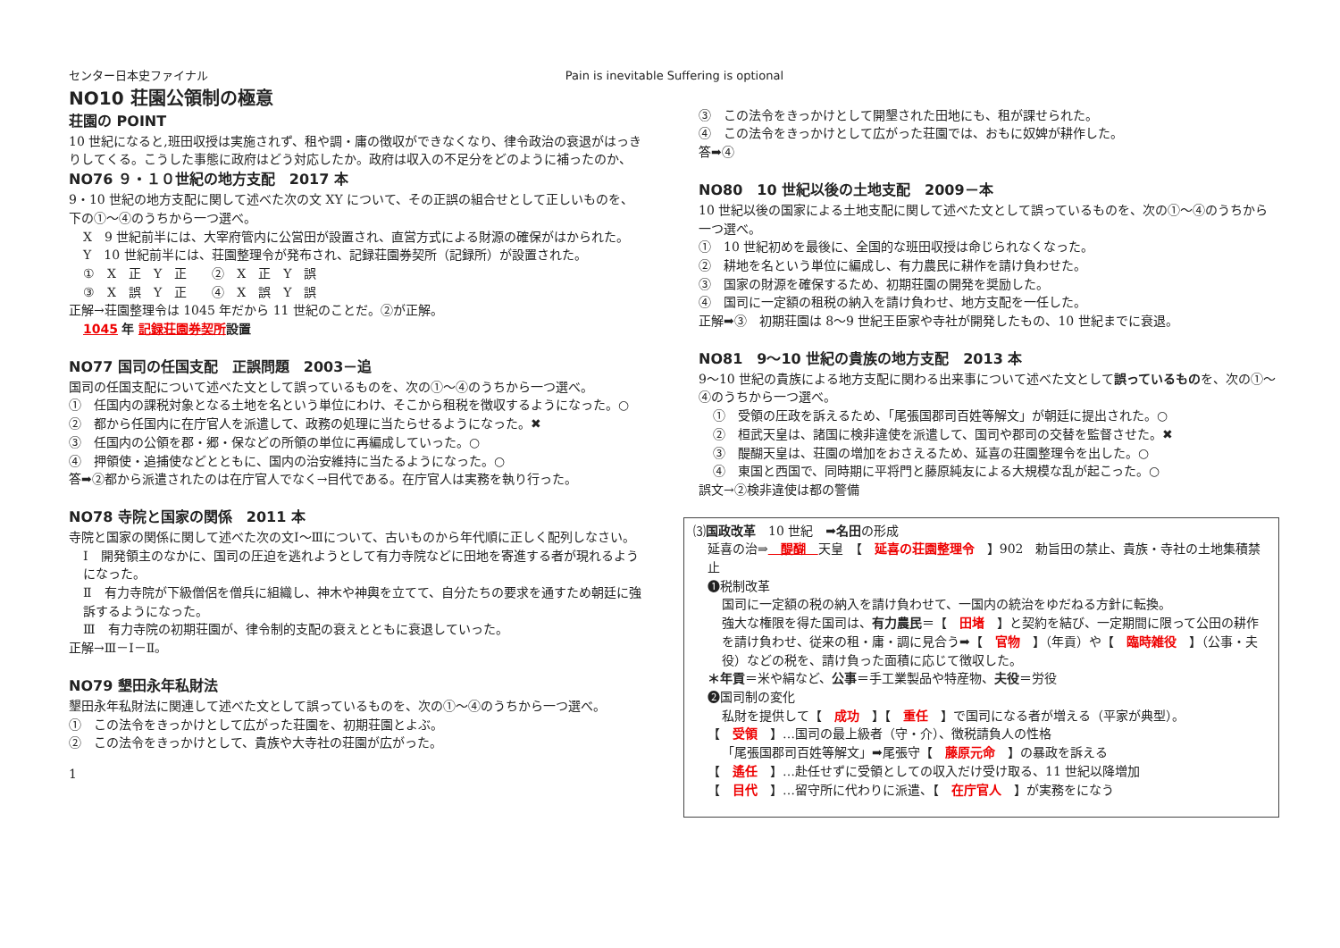センター日本史ファイナル Pain is inevitable Suffering is optional
NO10 荘園公領制の極意
荘園の POINT
10 世紀になると,班田収授は実施されず、租や調・庸の徴収ができなくなり、律令政治の衰退がはっきりしてくる。こうした事態に政府はどう対応したか。政府は収入の不足分をどのように補ったのか、
NO76 ９・１０世紀の地方支配　2017 本
9・10 世紀の地方支配に関して述べた次の文 XY について、その正誤の組合せとして正しいものを、下の①〜④のうちから一つ選べ。
X　9 世紀前半には、大宰府管内に公営田が設置され、直営方式による財源の確保がはかられた。
Y　10 世紀前半には、荘園整理令が発布され、記録荘園券契所（記録所）が設置された。
①　X　正　Y　正　　②　X　正　Y　誤
③　X　誤　Y　正　　④　X　誤　Y　誤
正解→荘園整理令は 1045 年だから 11 世紀のことだ。②が正解。
1045 年 記録荘園券契所 設置
NO77 国司の任国支配　正誤問題　2003－追
国司の任国支配について述べた文として誤っているものを、次の①〜④のうちから一つ選べ。
①　任国内の課税対象となる土地を名という単位にわけ、そこから租税を徴収するようになった。○
②　都から任国内に在庁官人を派遣して、政務の処理に当たらせるようになった。✖
③　任国内の公領を郡・郷・保などの所領の単位に再編成していった。○
④　押領使・追捕使などとともに、国内の治安維持に当たるようになった。○
答➡②都から派遣されたのは在庁官人でなく→目代である。在庁官人は実務を執り行った。
NO78 寺院と国家の関係　2011 本
寺院と国家の関係に関して述べた次の文Ⅰ〜Ⅲについて、古いものから年代順に正しく配列しなさい。
Ⅰ　開発領主のなかに、国司の圧迫を逃れようとして有力寺院などに田地を寄進する者が現れるようになった。
Ⅱ　有力寺院が下級僧侶を僧兵に組織し、神木や神輿を立てて、自分たちの要求を通すため朝廷に強訴するようになった。
Ⅲ　有力寺院の初期荘園が、律令制的支配の衰えとともに衰退していった。
正解→Ⅲ－Ⅰ－Ⅱ。
NO79 墾田永年私財法
墾田永年私財法に関連して述べた文として誤っているものを、次の①〜④のうちから一つ選べ。
①　この法令をきっかけとして広がった荘園を、初期荘園とよぶ。
②　この法令をきっかけとして、貴族や大寺社の荘園が広がった。
1
③　この法令をきっかけとして開墾された田地にも、租が課せられた。
④　この法令をきっかけとして広がった荘園では、おもに奴婢が耕作した。
答➡④
NO80　10 世紀以後の土地支配　2009－本
10 世紀以後の国家による土地支配に関して述べた文として誤っているものを、次の①〜④のうちから一つ選べ。
①　10 世紀初めを最後に、全国的な班田収授は命じられなくなった。
②　耕地を名という単位に編成し、有力農民に耕作を請け負わせた。
③　国家の財源を確保するため、初期荘園の開発を奨励した。
④　国司に一定額の租税の納入を請け負わせ、地方支配を一任した。
正解➡③　初期荘園は 8〜9 世紀王臣家や寺社が開発したもの、10 世紀までに衰退。
NO81　9〜10 世紀の貴族の地方支配　2013 本
9〜10 世紀の貴族による地方支配に関わる出来事について述べた文として誤っているものを、次の①〜④のうちから一つ選べ。
①　受領の圧政を訴えるため、「尾張国郡司百姓等解文」が朝廷に提出された。○
②　桓武天皇は、諸国に検非違使を派遣して、国司や郡司の交替を監督させた。✖
③　醍醐天皇は、荘園の増加をおさえるため、延喜の荘園整理令を出した。○
④　東国と西国で、同時期に平将門と藤原純友による大規模な乱が起こった。○
誤文→②検非違使は都の警備
⑶国政改革　10 世紀　➡名田の形成
延喜の治⇒　醍醐　天皇　【　延喜の荘園整理令　】902　勅旨田の禁止、貴族・寺社の土地集積禁止
❶税制改革
国司に一定額の税の納入を請け負わせて、一国内の統治をゆだねる方針に転換。
強大な権限を得た国司は、有力農民＝【　田堵　】と契約を結び、一定期間に限って公田の耕作を請け負わせ、従来の租・庸・調に見合う➡【　官物　】（年貢）や【　臨時雑役　】（公事・夫役）などの税を、請け負った面積に応じて徴収した。
＊年貢＝米や絹など、公事＝手工業製品や特産物、夫役＝労役
❷国司制の変化
私財を提供して【　成功　】【　重任　】で国司になる者が増える（平家が典型）。
【　受領　】…国司の最上級者（守・介）、徴税請負人の性格
「尾張国郡司百姓等解文」➡尾張守【　藤原元命　】の暴政を訴える
【　遙任　】…赴任せずに受領としての収入だけ受け取る、11 世紀以降増加
【　目代　】…留守所に代わりに派遣、【　在庁官人　】が実務をになう